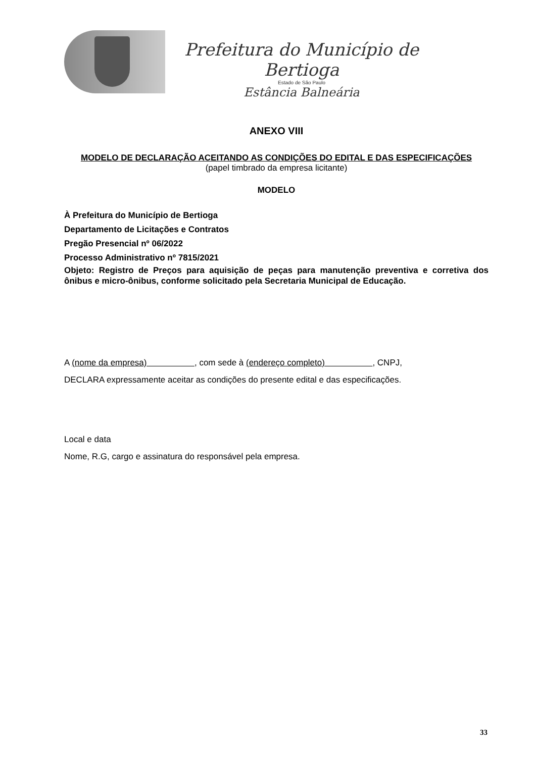Prefeitura do Município de Bertioga
Estado de São Paulo
Estância Balneária
ANEXO VIII
MODELO DE DECLARAÇÃO ACEITANDO AS CONDIÇÕES DO EDITAL E DAS ESPECIFICAÇÕES
(papel timbrado da empresa licitante)
MODELO
À Prefeitura do Município de Bertioga
Departamento de Licitações e Contratos
Pregão Presencial nº 06/2022
Processo Administrativo nº 7815/2021
Objeto: Registro de Preços para aquisição de peças para manutenção preventiva e corretiva dos ônibus e micro-ônibus, conforme solicitado pela Secretaria Municipal de Educação.
A (nome da empresa) , com sede à (endereço completo) , CNPJ,
DECLARA expressamente aceitar as condições do presente edital e das especificações.
Local e data
Nome, R.G, cargo e assinatura do responsável pela empresa.
33